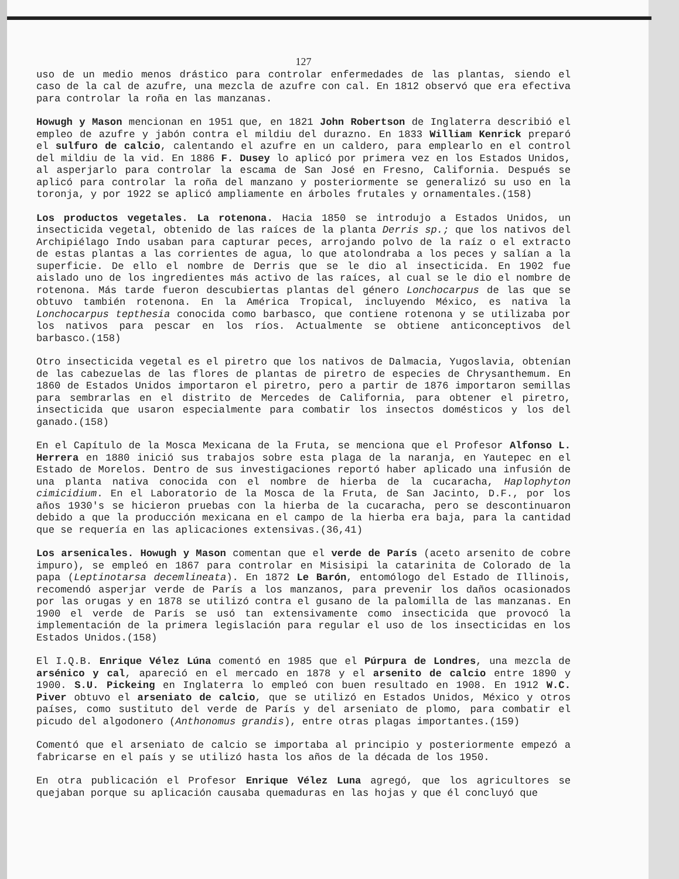127
uso de un medio menos drástico para controlar enfermedades de las plantas, siendo el caso de la cal de azufre, una mezcla de azufre con cal. En 1812 observó que era efectiva para controlar la roña en las manzanas.
Howugh y Mason mencionan en 1951 que, en 1821 John Robertson de Inglaterra describió el empleo de azufre y jabón contra el mildiu del durazno. En 1833 William Kenrick preparó el sulfuro de calcio, calentando el azufre en un caldero, para emplearlo en el control del mildiu de la vid. En 1886 F. Dusey lo aplicó por primera vez en los Estados Unidos, al asperjarlo para controlar la escama de San José en Fresno, California. Después se aplicó para controlar la roña del manzano y posteriormente se generalizó su uso en la toronja, y por 1922 se aplicó ampliamente en árboles frutales y ornamentales.(158)
Los productos vegetales. La rotenona. Hacia 1850 se introdujo a Estados Unidos, un insecticida vegetal, obtenido de las raíces de la planta Derris sp.; que los nativos del Archipiélago Indo usaban para capturar peces, arrojando polvo de la raíz o el extracto de estas plantas a las corrientes de agua, lo que atolondraba a los peces y salían a la superficie. De ello el nombre de Derris que se le dio al insecticida. En 1902 fue aislado uno de los ingredientes más activo de las raíces, al cual se le dio el nombre de rotenona. Más tarde fueron descubiertas plantas del género Lonchocarpus de las que se obtuvo también rotenona. En la América Tropical, incluyendo México, es nativa la Lonchocarpus tepthesia conocida como barbasco, que contiene rotenona y se utilizaba por los nativos para pescar en los ríos. Actualmente se obtiene anticonceptivos del barbasco.(158)
Otro insecticida vegetal es el piretro que los nativos de Dalmacia, Yugoslavia, obtenían de las cabezuelas de las flores de plantas de piretro de especies de Chrysanthemum. En 1860 de Estados Unidos importaron el piretro, pero a partir de 1876 importaron semillas para sembrarlas en el distrito de Mercedes de California, para obtener el piretro, insecticida que usaron especialmente para combatir los insectos domésticos y los del ganado.(158)
En el Capítulo de la Mosca Mexicana de la Fruta, se menciona que el Profesor Alfonso L. Herrera en 1880 inició sus trabajos sobre esta plaga de la naranja, en Yautepec en el Estado de Morelos. Dentro de sus investigaciones reportó haber aplicado una infusión de una planta nativa conocida con el nombre de hierba de la cucaracha, Haplophyton cimicidium. En el Laboratorio de la Mosca de la Fruta, de San Jacinto, D.F., por los años 1930's se hicieron pruebas con la hierba de la cucaracha, pero se descontinuaron debido a que la producción mexicana en el campo de la hierba era baja, para la cantidad que se requería en las aplicaciones extensivas.(36,41)
Los arsenicales. Howugh y Mason comentan que el verde de París (aceto arsenito de cobre impuro), se empleó en 1867 para controlar en Misisipi la catarinita de Colorado de la papa (Leptinotarsa decemlineata). En 1872 Le Barón, entomólogo del Estado de Illinois, recomendó asperjar verde de París a los manzanos, para prevenir los daños ocasionados por las orugas y en 1878 se utilizó contra el gusano de la palomilla de las manzanas. En 1900 el verde de París se usó tan extensivamente como insecticida que provocó la implementación de la primera legislación para regular el uso de los insecticidas en los Estados Unidos.(158)
El I.Q.B. Enrique Vélez Lúna comentó en 1985 que el Púrpura de Londres, una mezcla de arsénico y cal, apareció en el mercado en 1878 y el arsenito de calcio entre 1890 y 1900. S.U. Pickeing en Inglaterra lo empleó con buen resultado en 1908. En 1912 W.C. Piver obtuvo el arseniato de calcio, que se utilizó en Estados Unidos, México y otros países, como sustituto del verde de París y del arseniato de plomo, para combatir el picudo del algodonero (Anthonomus grandis), entre otras plagas importantes.(159)
Comentó que el arseniato de calcio se importaba al principio y posteriormente empezó a fabricarse en el país y se utilizó hasta los años de la década de los 1950.
En otra publicación el Profesor Enrique Vélez Luna agregó, que los agricultores se quejaban porque su aplicación causaba quemaduras en las hojas y que él concluyó que